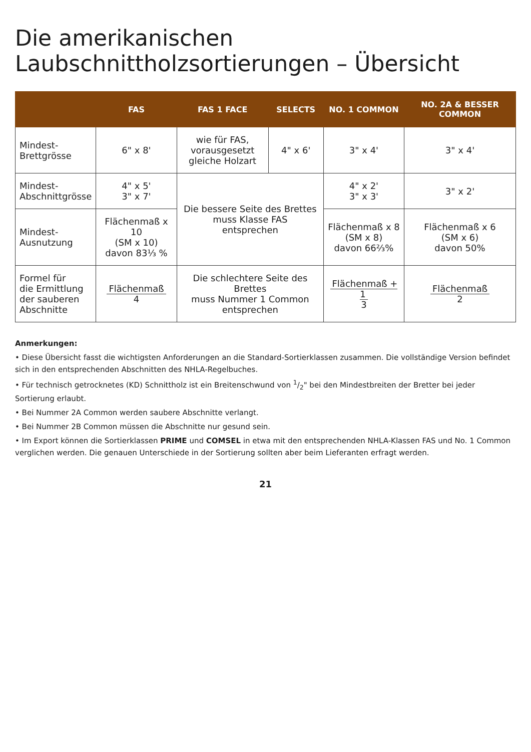Die amerikanischen Laubschnittholzsortierungen – Übersicht
| | FAS | FAS 1 FACE | SELECTS | NO. 1 COMMON | NO. 2A & BESSER COMMON |
| --- | --- | --- | --- | --- | --- |
| Mindest- Brettgrösse | 6" x 8' | wie für FAS, vorausgesetzt gleiche Holzart | 4" x 6' | 3" x 4' | 3" x 4' |
| Mindest- Abschnittgrösse | 4" x 5' 3" x 7' | Die bessere Seite des Brettes muss Klasse FAS entsprechen | | 4" x 2' 3" x 3' | 3" x 2' |
| Mindest- Ausnutzung | Flächenmaß x 10 (SM x 10) davon 83⅓ % | | | Flächenmaß x 8 (SM x 8) davon 66⅔% | Flächenmaß x 6 (SM x 6) davon 50% |
| Formel für die Ermittlung der sauberen Abschnitte | Flächenmaß 4 | Die schlechtere Seite des Brettes muss Nummer 1 Common entsprechen | | Flächenmaß + 1 3 | Flächenmaß 2 |
Anmerkungen:
• Diese Übersicht fasst die wichtigsten Anforderungen an die Standard-Sortierklassen zusammen. Die vollständige Version befindet sich in den entsprechenden Abschnitten des NHLA-Regelbuches.
• Für technisch getrocknetes (KD) Schnittholz ist ein Breitenschwund von 1/2" bei den Mindestbreiten der Bretter bei jeder Sortierung erlaubt.
• Bei Nummer 2A Common werden saubere Abschnitte verlangt.
• Bei Nummer 2B Common müssen die Abschnitte nur gesund sein.
• Im Export können die Sortierklassen PRIME und COMSEL in etwa mit den entsprechenden NHLA-Klassen FAS und No. 1 Common verglichen werden. Die genauen Unterschiede in der Sortierung sollten aber beim Lieferanten erfragt werden.
21